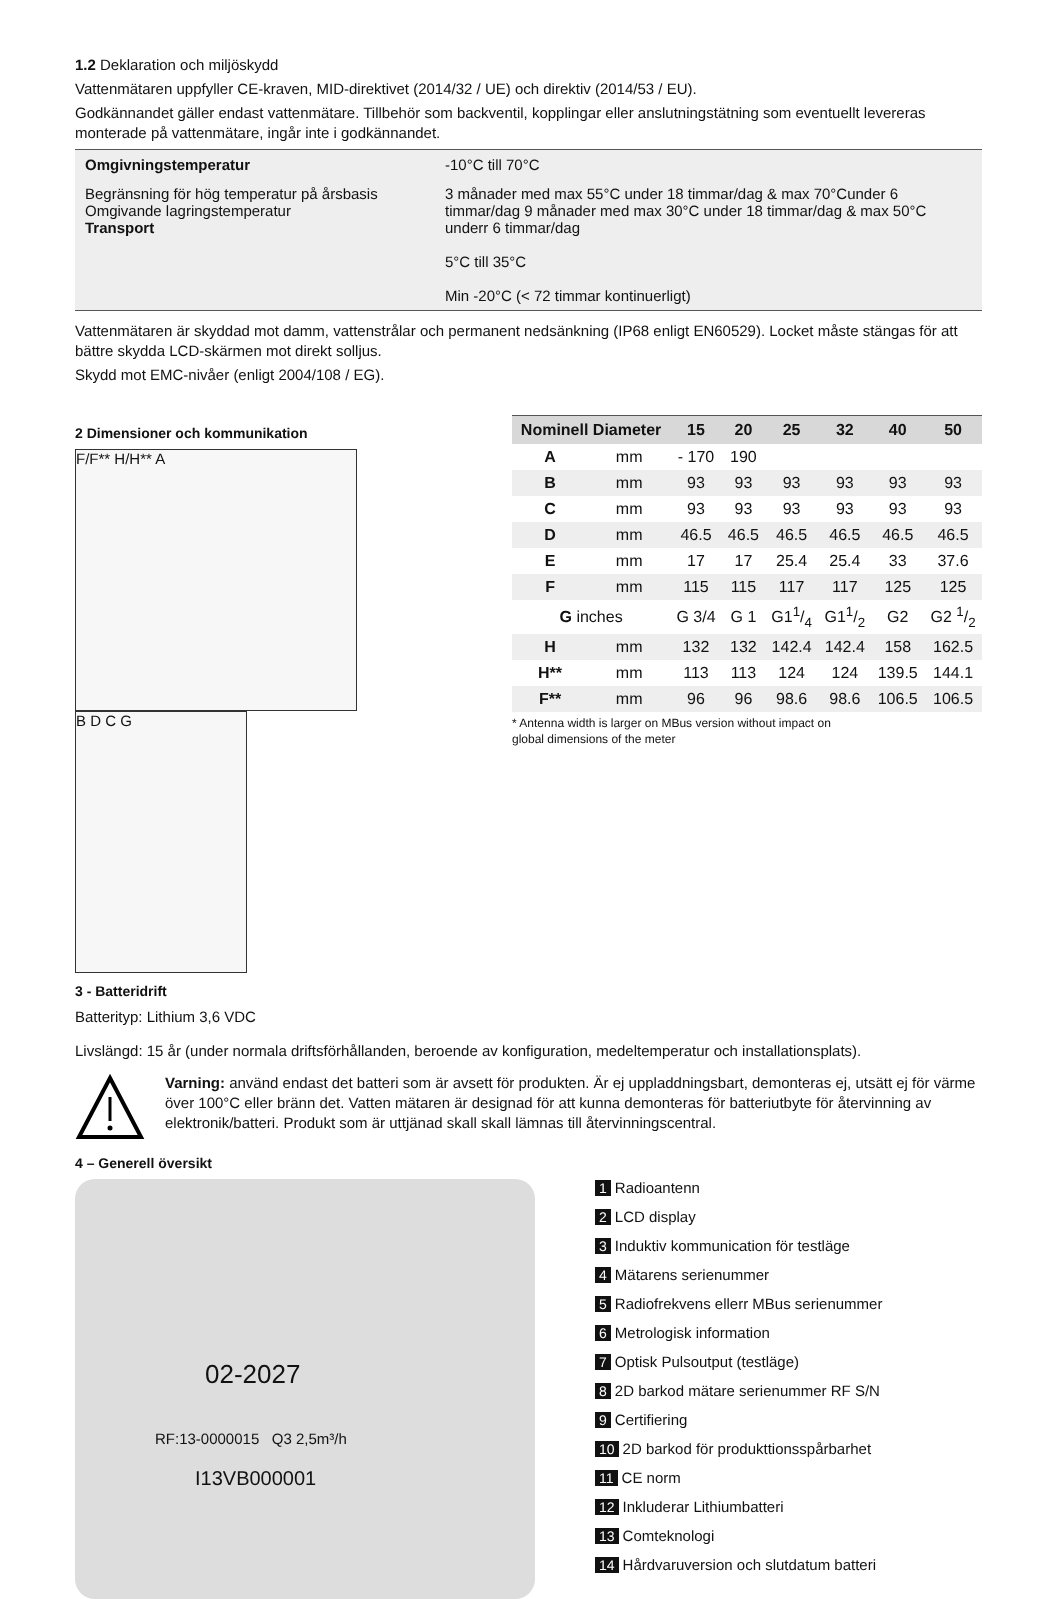1.2 Deklaration och miljöskydd
Vattenmätaren uppfyller CE-kraven, MID-direktivet (2014/32 / UE) och direktiv (2014/53 / EU).
Godkännandet gäller endast vattenmätare. Tillbehör som backventil, kopplingar eller anslutningstätning som eventuellt levereras monterade på vattenmätare, ingår inte i godkännandet.
| Omgivningstemperatur | -10°C till 70°C |
| Begränsning för hög temperatur på årsbasis Omgivande lagringstemperatur Transport | 3 månader med max 55°C under 18 timmar/dag & max 70°Cunder 6 timmar/dag 9 månader med max 30°C under 18 timmar/dag & max 50°C underr 6 timmar/dag 5°C till 35°C Min -20°C (< 72 timmar kontinuerligt) |
Vattenmätaren är skyddad mot damm, vattenstrålar och permanent nedsänkning (IP68 enligt EN60529). Locket måste stängas för att bättre skydda LCD-skärmen mot direkt solljus.
Skydd mot EMC-nivåer (enligt 2004/108 / EG).
2 Dimensioner och kommunikation
F/F** H/H** A B D C G
3 - Batteridrift
Batterityp: Lithium 3,6 VDC
| Nominell Diameter | | 15 | 20 | 25 | 32 | 40 | 50 |
| --- | --- | --- | --- | --- | --- | --- | --- |
| A | mm | - 170 | 190 | | | | |
| B | mm | 93 | 93 | 93 | 93 | 93 | 93 |
| C | mm | 93 | 93 | 93 | 93 | 93 | 93 |
| D | mm | 46.5 | 46.5 | 46.5 | 46.5 | 46.5 | 46.5 |
| E | mm | 17 | 17 | 25.4 | 25.4 | 33 | 37.6 |
| F | mm | 115 | 115 | 117 | 117 | 125 | 125 |
| G inches | | G 3/4 | G 1 | G11/4 | G11/2 | G2 | G2 1/2 |
| H | mm | 132 | 132 | 142.4 | 142.4 | 158 | 162.5 |
| H** | mm | 113 | 113 | 124 | 124 | 139.5 | 144.1 |
| F** | mm | 96 | 96 | 98.6 | 98.6 | 106.5 | 106.5 |
* Antenna width is larger on MBus version without impact on
global dimensions of the meter
Livslängd: 15 år (under normala driftsförhållanden, beroende av konfiguration, medeltemperatur och installationsplats).
Varning: använd endast det batteri som är avsett för produkten. Är ej uppladdningsbart, demonteras ej, utsätt ej för värme över 100°C eller bränn det. Vatten mätaren är designad för att kunna demonteras för batteriutbyte för återvinning av elektronik/batteri. Produkt som är uttjänad skall skall lämnas till återvinningscentral.
4 – Generell översikt
02-2027
RF:13-0000015 Q3 2,5m³/h
I13VB000001
1 Radioantenn
2 LCD display
3 Induktiv kommunication för testläge
4 Mätarens serienummer
5 Radiofrekvens ellerr MBus serienummer
6 Metrologisk information
7 Optisk Pulsoutput (testläge)
8 2D barkod mätare serienummer RF S/N
9 Certifiering
10 2D barkod för produkttionsspårbarhet
11 CE norm
12 Inkluderar Lithiumbatteri
13 Comteknologi
14 Hårdvaruversion och slutdatum batteri